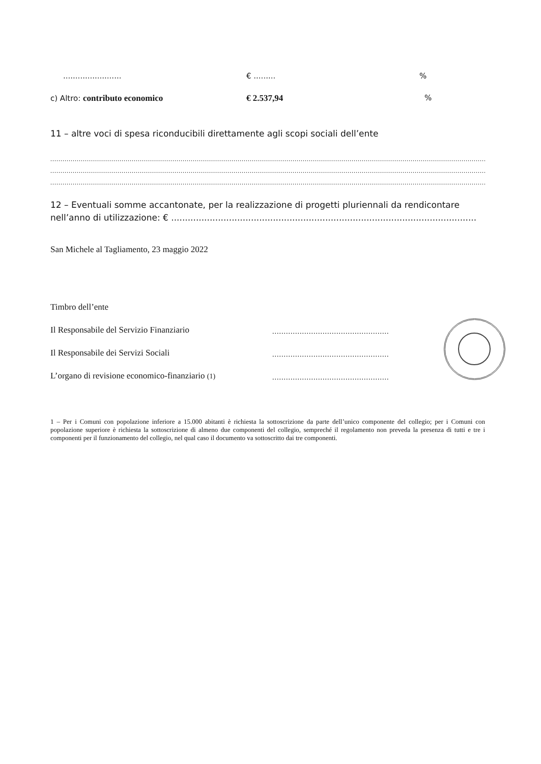........................ € ......... %
c) Altro: contributo economico € 2.537,94 %
11 – altre voci di spesa riconducibili direttamente agli scopi sociali dell’ente
...................................................................................................................................................................................................................................
...................................................................................................................................................................................................................................
...................................................................................................................................................................................................................................
12 – Eventuali somme accantonate, per la realizzazione di progetti pluriennali da rendicontare nell’anno di utilizzazione: € ...............................................................................................................
San Michele al Tagliamento, 23 maggio 2022
Timbro dell’ente
Il Responsabile del Servizio Finanziario
...................................................
Il Responsabile dei Servizi Sociali
...................................................
L’organo di revisione economico-finanziario (1)
...................................................
1 – Per i Comuni con popolazione inferiore a 15.000 abitanti è richiesta la sottoscrizione da parte dell’unico componente del collegio; per i Comuni con popolazione superiore è richiesta la sottoscrizione di almeno due componenti del collegio, sempreché il regolamento non preveda la presenza di tutti e tre i componenti per il funzionamento del collegio, nel qual caso il documento va sottoscritto dai tre componenti.